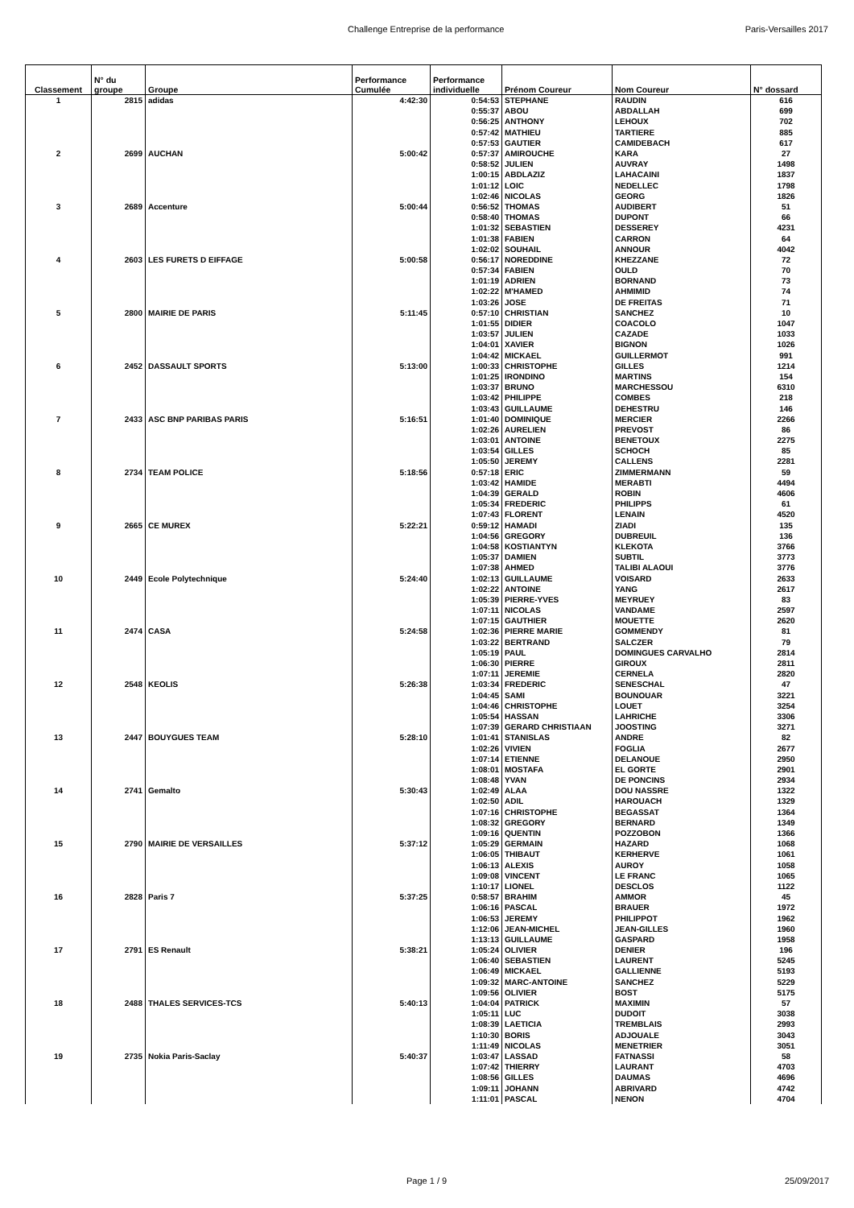Challenge Entreprise de la performance Paris-Versailles 2017
| Classement | N° du groupe | Groupe | Performance Cumulée | Performance individuelle | Prénom Coureur | Nom Coureur | N° dossard |
| --- | --- | --- | --- | --- | --- | --- | --- |
| 1 | 2815 | adidas | 4:42:30 | 0:54:53 | STEPHANE | RAUDIN | 616 |
| | | | | 0:55:37 | ABOU | ABDALLAH | 699 |
| | | | | 0:56:25 | ANTHONY | LEHOUX | 702 |
| | | | | 0:57:42 | MATHIEU | TARTIERE | 885 |
| | | | | 0:57:53 | GAUTIER | CAMIDEBACH | 617 |
| 2 | 2699 | AUCHAN | 5:00:42 | 0:57:37 | AMIROUCHE | KARA | 27 |
| | | | | 0:58:52 | JULIEN | AUVRAY | 1498 |
| | | | | 1:00:15 | ABDLAZIZ | LAHACAINI | 1837 |
| | | | | 1:01:12 | LOIC | NEDELLEC | 1798 |
| | | | | 1:02:46 | NICOLAS | GEORG | 1826 |
| 3 | 2689 | Accenture | 5:00:44 | 0:56:52 | THOMAS | AUDIBERT | 51 |
| | | | | 0:58:40 | THOMAS | DUPONT | 66 |
| | | | | 1:01:32 | SEBASTIEN | DESSEREY | 4231 |
| | | | | 1:01:38 | FABIEN | CARRON | 64 |
| | | | | 1:02:02 | SOUHAIL | ANNOUR | 4042 |
| 4 | 2603 | LES FURETS D EIFFAGE | 5:00:58 | 0:56:17 | NOREDDINE | KHEZZANE | 72 |
| | | | | 0:57:34 | FABIEN | OULD | 70 |
| | | | | 1:01:19 | ADRIEN | BORNAND | 73 |
| | | | | 1:02:22 | M'HAMED | AHMIMID | 74 |
| | | | | 1:03:26 | JOSE | DE FREITAS | 71 |
| 5 | 2800 | MAIRIE DE PARIS | 5:11:45 | 0:57:10 | CHRISTIAN | SANCHEZ | 10 |
| | | | | 1:01:55 | DIDIER | COACOLO | 1047 |
| | | | | 1:03:57 | JULIEN | CAZADE | 1033 |
| | | | | 1:04:01 | XAVIER | BIGNON | 1026 |
| | | | | 1:04:42 | MICKAEL | GUILLERMOT | 991 |
| 6 | 2452 | DASSAULT SPORTS | 5:13:00 | 1:00:33 | CHRISTOPHE | GILLES | 1214 |
| | | | | 1:01:25 | IRONDINO | MARTINS | 154 |
| | | | | 1:03:37 | BRUNO | MARCHESSOU | 6310 |
| | | | | 1:03:42 | PHILIPPE | COMBES | 218 |
| | | | | 1:03:43 | GUILLAUME | DEHESTRU | 146 |
| 7 | 2433 | ASC BNP PARIBAS PARIS | 5:16:51 | 1:01:40 | DOMINIQUE | MERCIER | 2266 |
| | | | | 1:02:26 | AURELIEN | PREVOST | 86 |
| | | | | 1:03:01 | ANTOINE | BENETOUX | 2275 |
| | | | | 1:03:54 | GILLES | SCHOCH | 85 |
| | | | | 1:05:50 | JEREMY | CALLENS | 2281 |
| 8 | 2734 | TEAM POLICE | 5:18:56 | 0:57:18 | ERIC | ZIMMERMANN | 59 |
| | | | | 1:03:42 | HAMIDE | MERABTI | 4494 |
| | | | | 1:04:39 | GERALD | ROBIN | 4606 |
| | | | | 1:05:34 | FREDERIC | PHILIPPS | 61 |
| | | | | 1:07:43 | FLORENT | LENAIN | 4520 |
| 9 | 2665 | CE MUREX | 5:22:21 | 0:59:12 | HAMADI | ZIADI | 135 |
| | | | | 1:04:56 | GREGORY | DUBREUIL | 136 |
| | | | | 1:04:58 | KOSTIANTYN | KLEKOTA | 3766 |
| | | | | 1:05:37 | DAMIEN | SUBTIL | 3773 |
| | | | | 1:07:38 | AHMED | TALIBI ALAOUI | 3776 |
| 10 | 2449 | Ecole Polytechnique | 5:24:40 | 1:02:13 | GUILLAUME | VOISARD | 2633 |
| | | | | 1:02:22 | ANTOINE | YANG | 2617 |
| | | | | 1:05:39 | PIERRE-YVES | MEYRUEY | 83 |
| | | | | 1:07:11 | NICOLAS | VANDAME | 2597 |
| | | | | 1:07:15 | GAUTHIER | MOUETTE | 2620 |
| 11 | 2474 | CASA | 5:24:58 | 1:02:36 | PIERRE MARIE | GOMMENDY | 81 |
| | | | | 1:03:22 | BERTRAND | SALCZER | 79 |
| | | | | 1:05:19 | PAUL | DOMINGUES CARVALHO | 2814 |
| | | | | 1:06:30 | PIERRE | GIROUX | 2811 |
| | | | | 1:07:11 | JEREMIE | CERNELA | 2820 |
| 12 | 2548 | KEOLIS | 5:26:38 | 1:03:34 | FREDERIC | SENESCHAL | 47 |
| | | | | 1:04:45 | SAMI | BOUNOUAR | 3221 |
| | | | | 1:04:46 | CHRISTOPHE | LOUET | 3254 |
| | | | | 1:05:54 | HASSAN | LAHRICHE | 3306 |
| | | | | 1:07:39 | GERARD CHRISTIAAN | JOOSTING | 3271 |
| 13 | 2447 | BOUYGUES TEAM | 5:28:10 | 1:01:41 | STANISLAS | ANDRE | 82 |
| | | | | 1:02:26 | VIVIEN | FOGLIA | 2677 |
| | | | | 1:07:14 | ETIENNE | DELANOUE | 2950 |
| | | | | 1:08:01 | MOSTAFA | EL GORTE | 2901 |
| | | | | 1:08:48 | YVAN | DE PONCINS | 2934 |
| 14 | 2741 | Gemalto | 5:30:43 | 1:02:49 | ALAA | DOU NASSRE | 1322 |
| | | | | 1:02:50 | ADIL | HAROUACH | 1329 |
| | | | | 1:07:16 | CHRISTOPHE | BEGASSAT | 1364 |
| | | | | 1:08:32 | GREGORY | BERNARD | 1349 |
| | | | | 1:09:16 | QUENTIN | POZZOBON | 1366 |
| 15 | 2790 | MAIRIE DE VERSAILLES | 5:37:12 | 1:05:29 | GERMAIN | HAZARD | 1068 |
| | | | | 1:06:05 | THIBAUT | KERHERVE | 1061 |
| | | | | 1:06:13 | ALEXIS | AUROY | 1058 |
| | | | | 1:09:08 | VINCENT | LE FRANC | 1065 |
| | | | | 1:10:17 | LIONEL | DESCLOS | 1122 |
| 16 | 2828 | Paris 7 | 5:37:25 | 0:58:57 | BRAHIM | AMMOR | 45 |
| | | | | 1:06:16 | PASCAL | BRAUER | 1972 |
| | | | | 1:06:53 | JEREMY | PHILIPPOT | 1962 |
| | | | | 1:12:06 | JEAN-MICHEL | JEAN-GILLES | 1960 |
| | | | | 1:13:13 | GUILLAUME | GASPARD | 1958 |
| 17 | 2791 | ES Renault | 5:38:21 | 1:05:24 | OLIVIER | DENIER | 196 |
| | | | | 1:06:40 | SEBASTIEN | LAURENT | 5245 |
| | | | | 1:06:49 | MICKAEL | GALLIENNE | 5193 |
| | | | | 1:09:32 | MARC-ANTOINE | SANCHEZ | 5229 |
| | | | | 1:09:56 | OLIVIER | BOST | 5175 |
| 18 | 2488 | THALES SERVICES-TCS | 5:40:13 | 1:04:04 | PATRICK | MAXIMIN | 57 |
| | | | | 1:05:11 | LUC | DUDOIT | 3038 |
| | | | | 1:08:39 | LAETICIA | TREMBLAIS | 2993 |
| | | | | 1:10:30 | BORIS | ADJOUALE | 3043 |
| | | | | 1:11:49 | NICOLAS | MENETRIER | 3051 |
| 19 | 2735 | Nokia Paris-Saclay | 5:40:37 | 1:03:47 | LASSAD | FATNASSI | 58 |
| | | | | 1:07:42 | THIERRY | LAURANT | 4703 |
| | | | | 1:08:56 | GILLES | DAUMAS | 4696 |
| | | | | 1:09:11 | JOHANN | ABRIVARD | 4742 |
| | | | | 1:11:01 | PASCAL | NENON | 4704 |
Page 1 / 9 25/09/2017